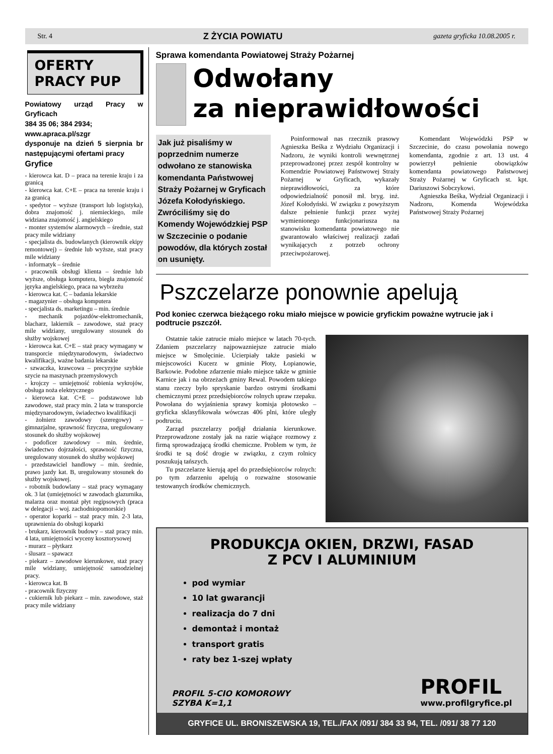Str. 4 Z ŻYCIA POWIATU gazeta gryficka 10.08.2005 r.
OFERTY
PRACY PUP
Powiatowy urząd Pracy w Gryficach
384 35 06; 384 2934;
www.apraca.pl/szgr
dysponuje na dzień 5 sierpnia br następującymi ofertami pracy
Gryfice
- kierowca kat. D – praca na terenie kraju i za granicą
- kierowca kat. C+E – praca na terenie kraju i za granicą
- spedytor – wyższe (transport lub logistyka), dobra znajomość j. niemieckiego, mile widziana znajomość j. angielskiego
- monter systemów alarmowych – średnie, staż pracy mile widziany
- specjalista ds. budowlanych (kierownik ekipy remontowej) – średnie lub wyższe, staż pracy mile widziany
- informatyk – średnie
- pracownik obsługi klienta – średnie lub wyższe, obsługa komputera, biegła znajomość języka angielskiego, praca na wybrzeżu
- kierowca kat. C – badania lekarskie
- magazynier – obsługa komputera
- specjalista ds. marketingu – min. średnie
- mechanik pojazdów-elektromechanik, blacharz, lakiernik – zawodowe, staż pracy mile widziany, uregulowany stosunek do służby wojskowej
- kierowca kat. C+E – staż pracy wymagany w transporcie międzynarodowym, świadectwo kwalifikacji, ważne badania lekarskie
- szwaczka, krawcowa – precyzyjne szybkie szycie na maszynach przemysłowych
- krojczy – umiejętność robienia wykrojów, obsługa noża elektrycznego
- kierowca kat. C+E – podstawowe lub zawodowe, staż pracy min. 2 lata w transporcie międzynarodowym, świadectwo kwalifikacji
- żołnierz zawodowy (szeregowy) – gimnazjalne, sprawność fizyczna, uregulowany stosunek do służby wojskowej
- podoficer zawodowy – min. średnie, świadectwo dojrzałości, sprawność fizyczna, uregulowany stosunek do służby wojskowej
- przedstawiciel handlowy – min. średnie, prawo jazdy kat. B, uregulowany stosunek do służby wojskowej.
- robotnik budowlany – staż pracy wymagany ok. 3 lat (umiejętności w zawodach glazurnika, malarza oraz montaż płyt regipsowych (praca w delegacji – woj. zachodniopomorskie)
- operator koparki – staż pracy min. 2-3 lata, uprawnienia do obsługi koparki
- brukarz, kierownik budowy – staż pracy min. 4 lata, umiejętności wyceny kosztorysowej
- murarz – płytkarz
- ślusarz – spawacz
- piekarz – zawodowe kierunkowe, staż pracy mile widziany, umiejętność samodzielnej pracy.
- kierowca kat. B
- pracownik fizyczny
- cukiernik lub piekarz – min. zawodowe, staż pracy mile widziany
Sprawa komendanta Powiatowej Straży Pożarnej
Odwołany
za nieprawidłowości
Jak już pisaliśmy w poprzednim numerze odwołano ze stanowiska komendanta Państwowej Straży Pożarnej w Gryficach Józefa Kołodyńskiego. Zwróciliśmy się do Komendy Wojewódzkiej PSP w Szczecinie o podanie powodów, dla których został on usunięty.
Poinformował nas rzecznik prasowy Agnieszka Beśka z Wydziału Organizacji i Nadzoru, że wyniki kontroli wewnętrznej przeprowadzonej przez zespół kontrolny w Komendzie Powiatowej Państwowej Straży Pożarnej w Gryficach, wykazały nieprawidłowości, za które odpowiedzialność ponosił mł. bryg. inż. Józef Kołodyński. W związku z powyższym dalsze pełnienie funkcji przez wyżej wymienionego funkcjonariusza na stanowisku komendanta powiatowego nie gwarantowało właściwej realizacji zadań wynikających z potrzeb ochrony przeciwpożarowej.
Komendant Wojewódzki PSP w Szczecinie, do czasu powołania nowego komendanta, zgodnie z art. 13 ust. 4 powierzył pełnienie obowiązków komendanta powiatowego Państwowej Straży Pożarnej w Gryficach st. kpt. Dariuszowi Sobczykowi.
Agnieszka Beśka, Wydział Organizacji i Nadzoru, Komenda Wojewódzka Państwowej Straży Pożarnej
Pszczelarze ponownie apelują
Pod koniec czerwca bieżącego roku miało miejsce w powicie gryfickim poważne wytrucie jak i podtrucie pszczół.
Ostatnie takie zatrucie miało miejsce w latach 70-tych. Zdaniem pszczelarzy najpowazniejsze zatrucie miało miejsce w Smolęcinie. Ucierpiały także pasieki w miejscowości Kucerz w gminie Płoty, Łopianowie, Barkowie. Podobne zdarzenie miało miejsce także w gminie Karnice jak i na obrzeżach gminy Rewal. Powodem takiego stanu rzeczy było spryskanie bardzo ostrymi środkami chemicznymi przez przedsiębiorców rolnych upraw rzepaku. Powołana do wyjaśnienia sprawy komisja płotowsko – gryficka sklasyfikowała wówczas 406 plni, które uległy podtruciu.
Zarząd pszczelarzy podjął działania kierunkowe. Przeprowadzone zostały jak na razie wiążące rozmowy z firmą sprowadzającą środki chemiczne. Problem w tym, że środki te są dość drogie w związku, z czym rolnicy poszukują tańszych.
Tu pszczelarze kierują apel do przedsiębiorców rolnych: po tym zdarzeniu apelują o rozważne stosowanie testowanych środków chemicznych.
PRODUKCJA OKIEN, DRZWI, FASAD
Z PCV I ALUMINIUM
pod wymiar
10 lat gwarancji
realizacja do 7 dni
demontaż i montaż
transport gratis
raty bez 1-szej wpłaty
PROFIL 5-CIO KOMOROWY
SZYBA K=1,1
PROFIL
www.profilgryfice.pl
GRYFICE UL. BRONISZEWSKA 19, TEL./FAX /091/ 384 33 94, TEL. /091/ 38 77 120